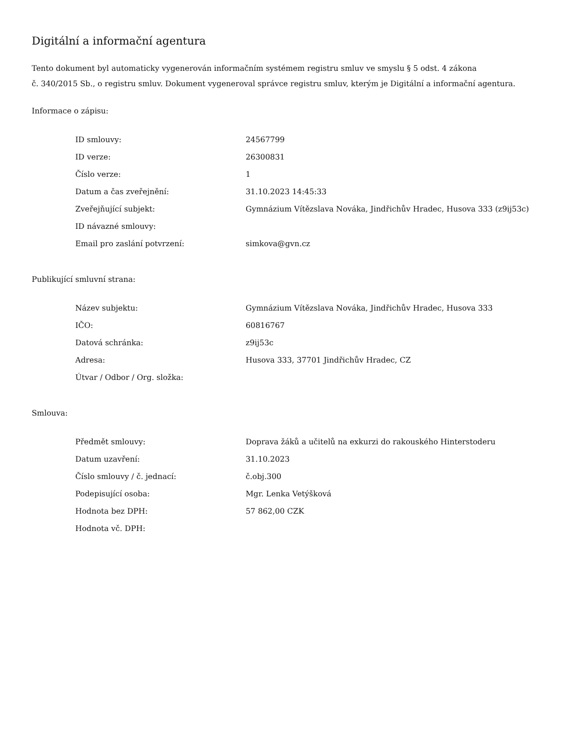Digitální a informační agentura
Tento dokument byl automaticky vygenerován informačním systémem registru smluv ve smyslu § 5 odst. 4 zákona
č. 340/2015 Sb., o registru smluv. Dokument vygeneroval správce registru smluv, kterým je Digitální a informační agentura.
Informace o zápisu:
| ID smlouvy: | 24567799 |
| ID verze: | 26300831 |
| Číslo verze: | 1 |
| Datum a čas zveřejnění: | 31.10.2023 14:45:33 |
| Zveřejňující subjekt: | Gymnázium Vítězslava Nováka, Jindřichův Hradec, Husova 333 (z9ij53c) |
| ID návazné smlouvy: | |
| Email pro zaslání potvrzení: | simkova@gvn.cz |
Publikující smluvní strana:
| Název subjektu: | Gymnázium Vítězslava Nováka, Jindřichův Hradec, Husova 333 |
| IČO: | 60816767 |
| Datová schránka: | z9ij53c |
| Adresa: | Husova 333, 37701 Jindřichův Hradec, CZ |
| Útvar / Odbor / Org. složka: | |
Smlouva:
| Předmět smlouvy: | Doprava žáků a učitelů na exkurzi do rakouského Hinterstoderu |
| Datum uzavření: | 31.10.2023 |
| Číslo smlouvy / č. jednací: | č.obj.300 |
| Podepisující osoba: | Mgr. Lenka Vetýšková |
| Hodnota bez DPH: | 57 862,00 CZK |
| Hodnota vč. DPH: | |